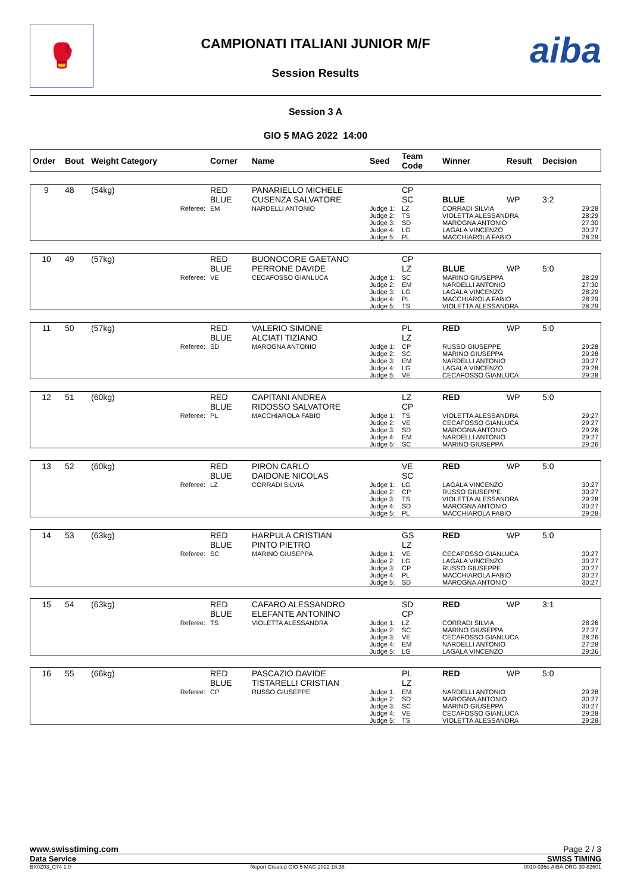🥊 CAMPIONATI ITALIANI JUNIOR M/F
Session Results
aiba
Session 3 A
GIO 5 MAG 2022 14:00
| Order | Bout | Weight Category | Corner | Name | Seed | Team Code | Winner | Result | Decision |
| --- | --- | --- | --- | --- | --- | --- | --- | --- | --- |
| 9 | 48 | (54kg) | RED BLUE | PANARIELLO MICHELE CUSENZA SALVATORE | | CP SC | BLUE | WP | 3:2 |
| | | Referee: | EM | NARDELLI ANTONIO | Judge 1: Judge 2: Judge 3: Judge 4: Judge 5: | LZ TS SD LG PL | CORRADI SILVIA VIOLETTA ALESSANDRA MAROGNA ANTONIO LAGALA VINCENZO MACCHIAROLA FABIO | | 29:28 28:29 27:30 30:27 28:29 |
| 10 | 49 | (57kg) | RED BLUE | BUONOCORE GAETANO PERRONE DAVIDE | | CP LZ | BLUE | WP | 5:0 |
| | | Referee: | VE | CECAFOSSO GIANLUCA | Judge 1: Judge 2: Judge 3: Judge 4: Judge 5: | SC EM LG PL TS | MARINO GIUSEPPA NARDELLI ANTONIO LAGALA VINCENZO MACCHIAROLA FABIO VIOLETTA ALESSANDRA | | 28:29 27:30 28:29 28:29 28:29 |
| 11 | 50 | (57kg) | RED BLUE | VALERIO SIMONE ALCIATI TIZIANO | | PL LZ | RED | WP | 5:0 |
| | | Referee: | SD | MAROGNA ANTONIO | Judge 1: Judge 2: Judge 3: Judge 4: Judge 5: | CP SC EM LG VE | RUSSO GIUSEPPE MARINO GIUSEPPA NARDELLI ANTONIO LAGALA VINCENZO CECAFOSSO GIANLUCA | | 29:28 29:28 30:27 29:28 29:28 |
| 12 | 51 | (60kg) | RED BLUE | CAPITANI ANDREA RIDOSSO SALVATORE | | LZ CP | RED | WP | 5:0 |
| | | Referee: | PL | MACCHIAROLA FABIO | Judge 1: Judge 2: Judge 3: Judge 4: Judge 5: | TS VE SD EM SC | VIOLETTA ALESSANDRA CECAFOSSO GIANLUCA MAROGNA ANTONIO NARDELLI ANTONIO MARINO GIUSEPPA | | 29:27 29:27 29:26 29:27 29:26 |
| 13 | 52 | (60kg) | RED BLUE | PIRON CARLO DAIDONE NICOLAS | | VE SC | RED | WP | 5:0 |
| | | Referee: | LZ | CORRADI SILVIA | Judge 1: Judge 2: Judge 3: Judge 4: Judge 5: | LG CP TS SD PL | LAGALA VINCENZO RUSSO GIUSEPPE VIOLETTA ALESSANDRA MAROGNA ANTONIO MACCHIAROLA FABIO | | 30:27 30:27 29:28 30:27 29:28 |
| 14 | 53 | (63kg) | RED BLUE | HARPULA CRISTIAN PINTO PIETRO | | GS LZ | RED | WP | 5:0 |
| | | Referee: | SC | MARINO GIUSEPPA | Judge 1: Judge 2: Judge 3: Judge 4: Judge 5: | VE LG CP PL SD | CECAFOSSO GIANLUCA LAGALA VINCENZO RUSSO GIUSEPPE MACCHIAROLA FABIO MAROGNA ANTONIO | | 30:27 30:27 30:27 30:27 30:27 |
| 15 | 54 | (63kg) | RED BLUE | CAFARO ALESSANDRO ELEFANTE ANTONINO | | SD CP | RED | WP | 3:1 |
| | | Referee: | TS | VIOLETTA ALESSANDRA | Judge 1: Judge 2: Judge 3: Judge 4: Judge 5: | LZ SC VE EM LG | CORRADI SILVIA MARINO GIUSEPPA CECAFOSSO GIANLUCA NARDELLI ANTONIO LAGALA VINCENZO | | 28:26 27:27 28:26 27:28 29:26 |
| 16 | 55 | (66kg) | RED BLUE | PASCAZIO DAVIDE TISTARELLI CRISTIAN | | PL LZ | RED | WP | 5:0 |
| | | Referee: | CP | RUSSO GIUSEPPE | Judge 1: Judge 2: Judge 3: Judge 4: Judge 5: | EM SD SC VE TS | NARDELLI ANTONIO MAROGNA ANTONIO MARINO GIUSEPPA CECAFOSSO GIANLUCA VIOLETTA ALESSANDRA | | 29:28 30:27 30:27 29:28 29:28 |
www.swisstiming.com Page 2 / 3
Data Service SWISS TIMING
BX0Z03_C74 1.0 Report Created GIO 5 MAG 2022 18:38 0010-036c-AIBA.ORG-30-82601